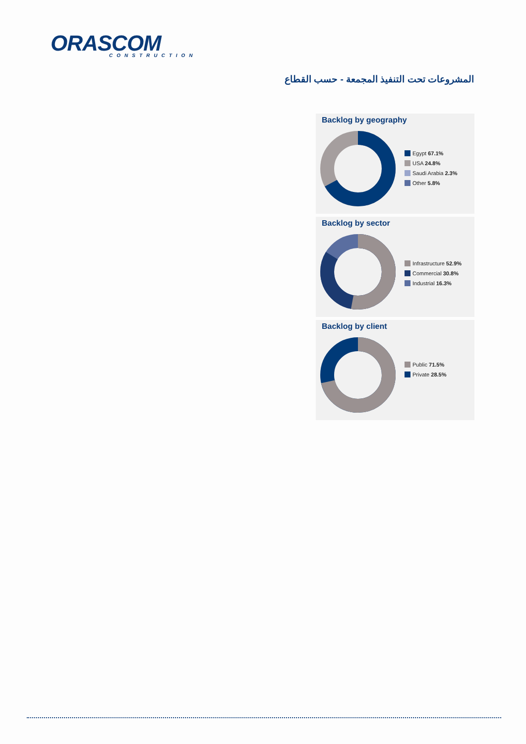ORASCOM
CONSTRUCTION
المشروعات تحت التنفيذ المجمعة - حسب القطاع
Backlog by geography
Egypt 67.1%
USA 24.8%
Saudi Arabia 2.3%
Other 5.8%
Backlog by sector
Infrastructure 52.9%
Commercial 30.8%
Industrial 16.3%
Backlog by client
Public 71.5%
Private 28.5%